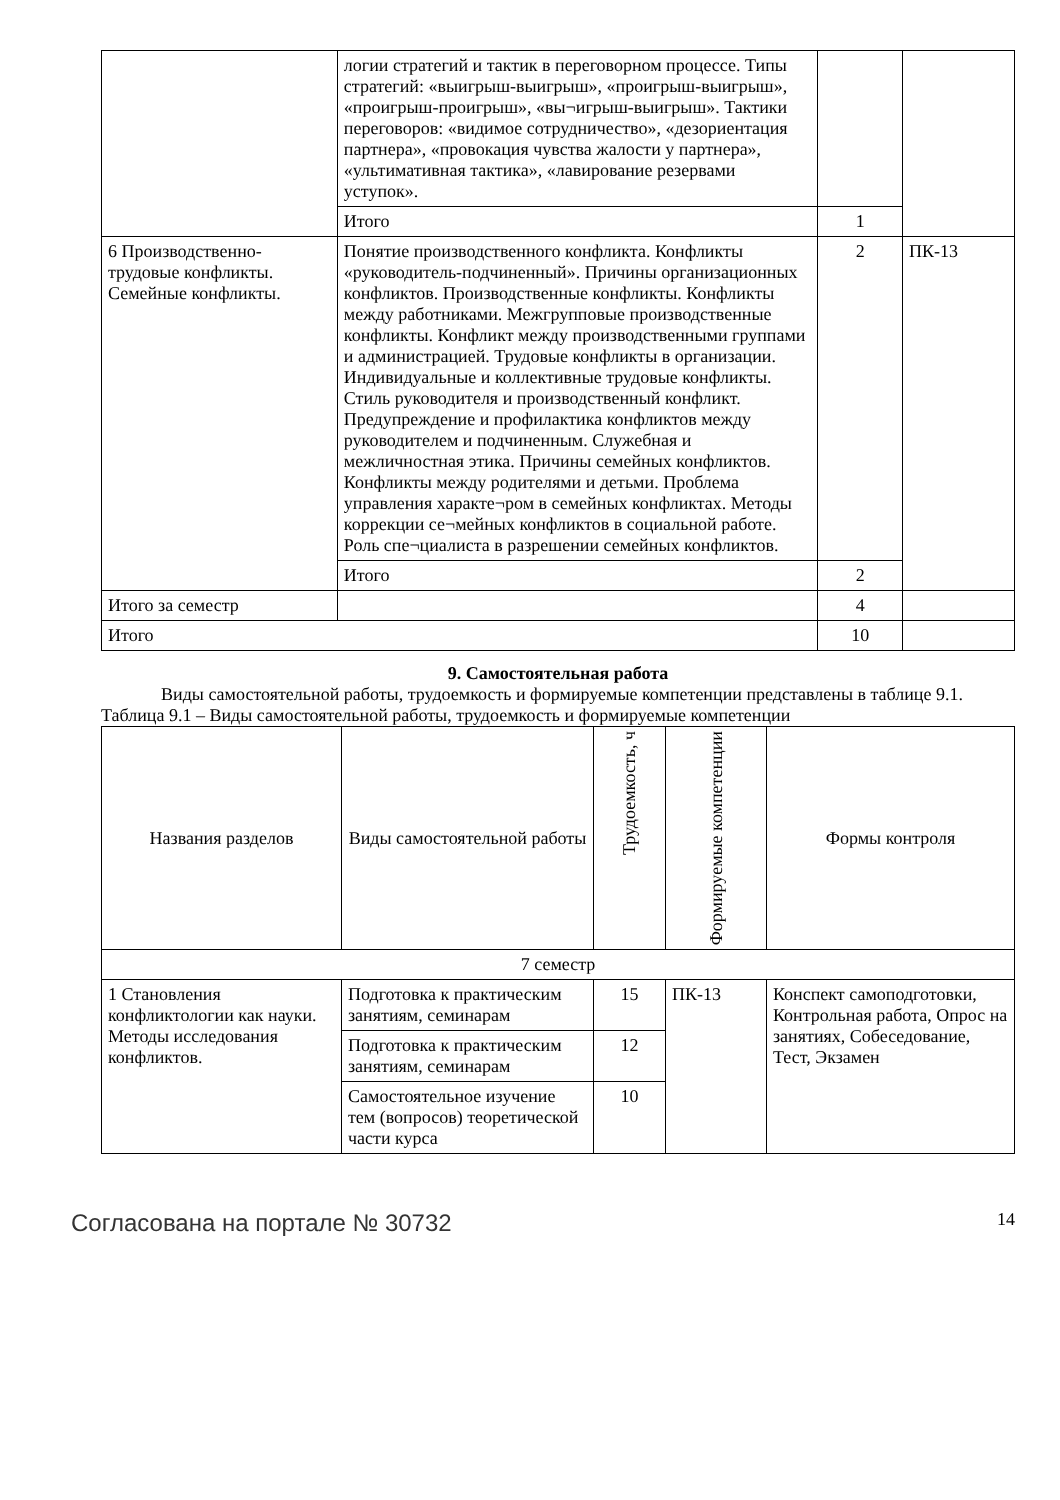| | логии стратегий и тактик в переговорном процессе. Типы стратегий: «выигрыш-выигрыш», «проигрыш-выигрыш», «проигрыш-проигрыш», «вы¬игрыш-выигрыш». Тактики переговоров: «видимое сотрудничество», «дезориентация партнера», «провокация чувства жалости у партнера», «ультимативная тактика», «лавирование резервами уступок». | | |
| | Итого | 1 | |
| 6 Производственно-трудовые конфликты. Семейные конфликты. | Понятие производственного конфликта. Конфликты «руководитель-подчиненный». Причины организационных конфликтов. Производственные конфликты. Конфликты между работниками. Межгрупповые производственные конфликты. Конфликт между производственными группами и администрацией. Трудовые конфликты в организации. Индивидуальные и коллективные трудовые конфликты. Стиль руководителя и производственный конфликт. Предупреждение и профилактика конфликтов между руководителем и подчиненным. Служебная и межличностная этика. Причины семейных конфликтов. Конфликты между родителями и детьми. Проблема управления характе¬ром в семейных конфликтах. Методы коррекции се¬мейных конфликтов в социальной работе. Роль спе¬циалиста в разрешении семейных конфликтов. | 2 | ПК-13 |
| | Итого | 2 | |
| Итого за семестр | | 4 | |
| Итого | | 10 | |
9. Самостоятельная работа
Виды самостоятельной работы, трудоемкость и формируемые компетенции представлены в таблице 9.1.
Таблица 9.1 – Виды самостоятельной работы, трудоемкость и формируемые компетенции
| Названия разделов | Виды самостоятельной работы | Трудоемкость, ч | Формируемые компетенции | Формы контроля |
| --- | --- | --- | --- | --- |
| 7 семестр | | | | |
| 1 Становления конфликтологии как науки. Методы исследования конфликтов. | Подготовка к практическим занятиям, семинарам | 15 | ПК-13 | Конспект самоподготовки, Контрольная работа, Опрос на занятиях, Собеседование, Тест, Экзамен |
| | Подготовка к практическим занятиям, семинарам | 12 | | |
| | Самостоятельное изучение тем (вопросов) теоретической части курса | 10 | | |
Согласована на портале № 30732 14